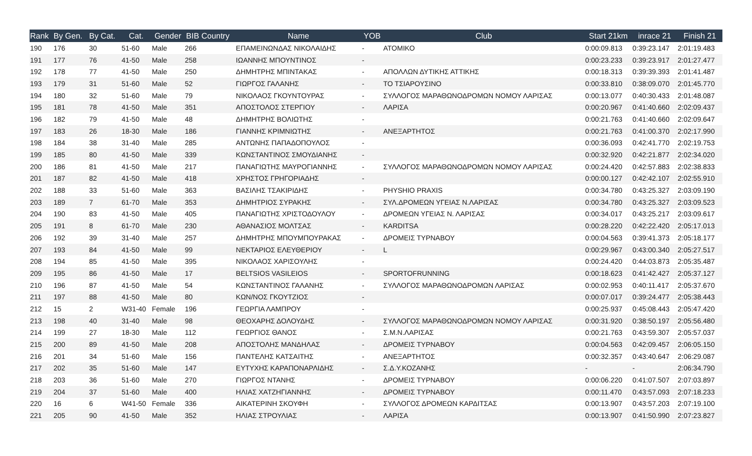| Rank | By Gen. | By Cat. | Cat. | Gender | BIB | Country | Name | YOB | Club | Start 21km | inrace 21 | Finish 21 |
| --- | --- | --- | --- | --- | --- | --- | --- | --- | --- | --- | --- | --- |
| 190 | 176 | 30 | 51-60 | Male | 266 | | ΕΠΑΜΕΙΝΩΝΔΑΣ ΝΙΚΟΛΑΙΔΗΣ | - | ΑΤΟΜΙΚΟ | 0:00:09.813 | 0:39:23.147 | 2:01:19.483 |
| 191 | 177 | 76 | 41-50 | Male | 258 | | ΙΩΑΝΝΗΣ ΜΠΟΥΝΤΙΝΟΣ | - | | 0:00:23.233 | 0:39:23.917 | 2:01:27.477 |
| 192 | 178 | 77 | 41-50 | Male | 250 | | ΔΗΜΗΤΡΗΣ ΜΠΙΝΤΑΚΑΣ | - | ΑΠΟΛΛΩΝ ΔΥΤΙΚΗΣ ΑΤΤΙΚΗΣ | 0:00:18.313 | 0:39:39.393 | 2:01:41.487 |
| 193 | 179 | 31 | 51-60 | Male | 52 | | ΓΙΩΡΓΟΣ ΓΑΛΑΝΗΣ | - | ΤΟ ΤΣΙΑΡΟΥΣΙΝΟ | 0:00:33.810 | 0:38:09.070 | 2:01:45.770 |
| 194 | 180 | 32 | 51-60 | Male | 79 | | ΝΙΚΟΛΑΟΣ ΓΚΟΥΝΤΟΥΡΑΣ | - | ΣΥΛΛΟΓΟΣ ΜΑΡΑΘΩΝΟΔΡΟΜΩΝ ΝΟΜΟΥ ΛΑΡΙΣΑΣ | 0:00:13.077 | 0:40:30.433 | 2:01:48.087 |
| 195 | 181 | 78 | 41-50 | Male | 351 | | ΑΠΟΣΤΟΛΟΣ ΣΤΕΡΓΙΟΥ | - | ΛΑΡΙΣΑ | 0:00:20.967 | 0:41:40.660 | 2:02:09.437 |
| 196 | 182 | 79 | 41-50 | Male | 48 | | ΔΗΜΗΤΡΗΣ ΒΟΛΙΩΤΗΣ | - | | 0:00:21.763 | 0:41:40.660 | 2:02:09.647 |
| 197 | 183 | 26 | 18-30 | Male | 186 | | ΓΙΑΝΝΗΣ ΚΡΙΜΝΙΩΤΗΣ | - | ΑΝΕΞΑΡΤΗΤΟΣ | 0:00:21.763 | 0:41:00.370 | 2:02:17.990 |
| 198 | 184 | 38 | 31-40 | Male | 285 | | ΑΝΤΩΝΗΣ ΠΑΠΑΔΟΠΟΥΛΟΣ | - | | 0:00:36.093 | 0:42:41.770 | 2:02:19.753 |
| 199 | 185 | 80 | 41-50 | Male | 339 | | ΚΩΝΣΤΑΝΤΙΝΟΣ ΣΜΟΥΔΙΑΝΗΣ | - | | 0:00:32.920 | 0:42:21.877 | 2:02:34.020 |
| 200 | 186 | 81 | 41-50 | Male | 217 | | ΠΑΝΑΓΙΩΤΗΣ ΜΑΥΡΟΓΙΑΝΝΗΣ | - | ΣΥΛΛΟΓΟΣ ΜΑΡΑΘΩΝΟΔΡΟΜΩΝ ΝΟΜΟΥ ΛΑΡΙΣΑΣ | 0:00:24.420 | 0:42:57.883 | 2:02:38.833 |
| 201 | 187 | 82 | 41-50 | Male | 418 | | ΧΡΗΣΤΟΣ ΓΡΗΓΟΡΙΑΔΗΣ | - | | 0:00:00.127 | 0:42:42.107 | 2:02:55.910 |
| 202 | 188 | 33 | 51-60 | Male | 363 | | ΒΑΣΙΛΗΣ ΤΣΑΚΙΡΙΔΗΣ | - | PHYSHIO PRAXIS | 0:00:34.780 | 0:43:25.327 | 2:03:09.190 |
| 203 | 189 | 7 | 61-70 | Male | 353 | | ΔΗΜΗΤΡΙΟΣ ΣΥΡΑΚΗΣ | - | ΣΥΛ.ΔΡΟΜΕΩΝ ΥΓΕΙΑΣ Ν.ΛΑΡΙΣΑΣ | 0:00:34.780 | 0:43:25.327 | 2:03:09.523 |
| 204 | 190 | 83 | 41-50 | Male | 405 | | ΠΑΝΑΓΙΩΤΗΣ ΧΡΙΣΤΟΔΟΥΛΟΥ | - | ΔΡΟΜΕΩΝ ΥΓΕΙΑΣ Ν. ΛΑΡΙΣΑΣ | 0:00:34.017 | 0:43:25.217 | 2:03:09.617 |
| 205 | 191 | 8 | 61-70 | Male | 230 | | ΑΘΑΝΑΣΙΟΣ ΜΟΛΤΣΑΣ | - | KARDITSA | 0:00:28.220 | 0:42:22.420 | 2:05:17.013 |
| 206 | 192 | 39 | 31-40 | Male | 257 | | ΔΗΜΗΤΡΗΣ ΜΠΟΥΜΠΟΥΡΑΚΑΣ | - | ΔΡΟΜΕΙΣ ΤΥΡΝΑΒΟΥ | 0:00:04.563 | 0:39:41.373 | 2:05:18.177 |
| 207 | 193 | 84 | 41-50 | Male | 99 | | ΝΕΚΤΑΡΙΟΣ ΕΛΕΥΘΕΡΙΟΥ | - | L | 0:00:29.967 | 0:43:00.340 | 2:05:27.517 |
| 208 | 194 | 85 | 41-50 | Male | 395 | | ΝΙΚΟΛΑΟΣ ΧΑΡΙΣΟΥΛΗΣ | - | | 0:00:24.420 | 0:44:03.873 | 2:05:35.487 |
| 209 | 195 | 86 | 41-50 | Male | 17 | | BELTSIOS VASILEIOS | - | SPORTOFRUNNING | 0:00:18.623 | 0:41:42.427 | 2:05:37.127 |
| 210 | 196 | 87 | 41-50 | Male | 54 | | ΚΩΝΣΤΑΝΤΙΝΟΣ ΓΑΛΑΝΗΣ | - | ΣΥΛΛΟΓΟΣ ΜΑΡΑΘΩΝΟΔΡΟΜΩΝ ΛΑΡΙΣΑΣ | 0:00:02.953 | 0:40:11.417 | 2:05:37.670 |
| 211 | 197 | 88 | 41-50 | Male | 80 | | ΚΩΝ/ΝΟΣ ΓΚΟΥΤΖΙΟΣ | - | | 0:00:07.017 | 0:39:24.477 | 2:05:38.443 |
| 212 | 15 | 2 | W31-40 | Female | 196 | | ΓΕΩΡΓΙΑ ΛΑΜΠΡΟΥ | - | | 0:00:25.937 | 0:45:08.443 | 2:05:47.420 |
| 213 | 198 | 40 | 31-40 | Male | 98 | | ΘΕΟΧΑΡΗΣ ΔΟΛΟΥΔΗΣ | - | ΣΥΛΛΟΓΟΣ ΜΑΡΑΘΩΝΟΔΡΟΜΩΝ ΝΟΜΟΥ ΛΑΡΙΣΑΣ | 0:00:31.920 | 0:38:50.197 | 2:05:56.480 |
| 214 | 199 | 27 | 18-30 | Male | 112 | | ΓΕΩΡΓΙΟΣ ΘΑΝΟΣ | - | Σ.Μ.Ν.ΛΑΡΙΣΑΣ | 0:00:21.763 | 0:43:59.307 | 2:05:57.037 |
| 215 | 200 | 89 | 41-50 | Male | 208 | | ΑΠΟΣΤΟΛΗΣ ΜΑΝΔΗΛΑΣ | - | ΔΡΟΜΕΙΣ ΤΥΡΝΑΒΟΥ | 0:00:04.563 | 0:42:09.457 | 2:06:05.150 |
| 216 | 201 | 34 | 51-60 | Male | 156 | | ΠΑΝΤΕΛΗΣ ΚΑΤΣΑΙΤΗΣ | - | ΑΝΕΞΑΡΤΗΤΟΣ | 0:00:32.357 | 0:43:40.647 | 2:06:29.087 |
| 217 | 202 | 35 | 51-60 | Male | 147 | | ΕΥΤΥΧΗΣ ΚΑΡΑΠΟΝΑΡΛΙΔΗΣ | - | Σ.Δ.Υ.ΚΟΖΑΝΗΣ | - | - | 2:06:34.790 |
| 218 | 203 | 36 | 51-60 | Male | 270 | | ΓΙΩΡΓΟΣ ΝΤΑΝΗΣ | - | ΔΡΟΜΕΙΣ ΤΥΡΝΑΒΟΥ | 0:00:06.220 | 0:41:07.507 | 2:07:03.897 |
| 219 | 204 | 37 | 51-60 | Male | 400 | | ΗΛΙΑΣ ΧΑΤΖΗΓΙΑΝΝΗΣ | - | ΔΡΟΜΕΙΣ ΤΥΡΝΑΒΟΥ | 0:00:11.470 | 0:43:57.093 | 2:07:18.233 |
| 220 | 16 | 6 | W41-50 | Female | 336 | | ΑΙΚΑΤΕΡΙΝΗ ΣΚΟΥΦΗ | - | ΣΥΛΛΟΓΟΣ ΔΡΟΜΕΩΝ ΚΑΡΔΙΤΣΑΣ | 0:00:13.907 | 0:43:57.203 | 2:07:19.100 |
| 221 | 205 | 90 | 41-50 | Male | 352 | | ΗΛΙΑΣ ΣΤΡΟΥΛΙΑΣ | - | ΛΑΡΙΣΑ | 0:00:13.907 | 0:41:50.990 | 2:07:23.827 |